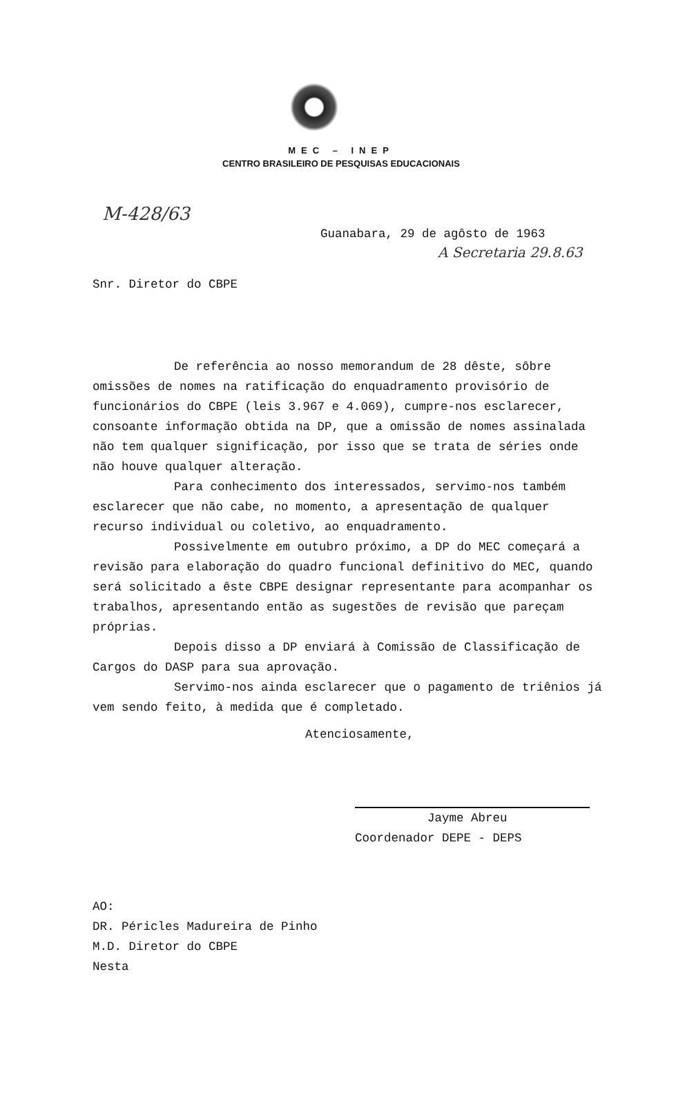MEC – INEP
CENTRO BRASILEIRO DE PESQUISAS EDUCACIONAIS
M-428/63
Guanabara, 29 de agôsto de 1963
A Secretaria 29.8.63
Snr. Diretor do CBPE
De referência ao nosso memorandum de 28 dêste, sôbre omissões de nomes na ratificação do enquadramento provisório de funcionários do CBPE (leis 3.967 e 4.069), cumpre-nos esclarecer, consoante informação obtida na DP, que a omissão de nomes assinalada não tem qualquer significação, por isso que se trata de séries onde não houve qualquer alteração.
Para conhecimento dos interessados, servimo-nos também esclarecer que não cabe, no momento, a apresentação de qualquer recurso individual ou coletivo, ao enquadramento.
Possivelmente em outubro próximo, a DP do MEC começará a revisão para elaboração do quadro funcional definitivo do MEC, quando será solicitado a êste CBPE designar representante para acompanhar os trabalhos, apresentando então as sugestões de revisão que pareçam próprias.
Depois disso a DP enviará à Comissão de Classificação de Cargos do DASP para sua aprovação.
Servimo-nos ainda esclarecer que o pagamento de triênios já vem sendo feito, à medida que é completado.
Atenciosamente,
Jayme Abreu
Coordenador DEPE - DEPS
AO:
DR. Péricles Madureira de Pinho
M.D. Diretor do CBPE
Nesta